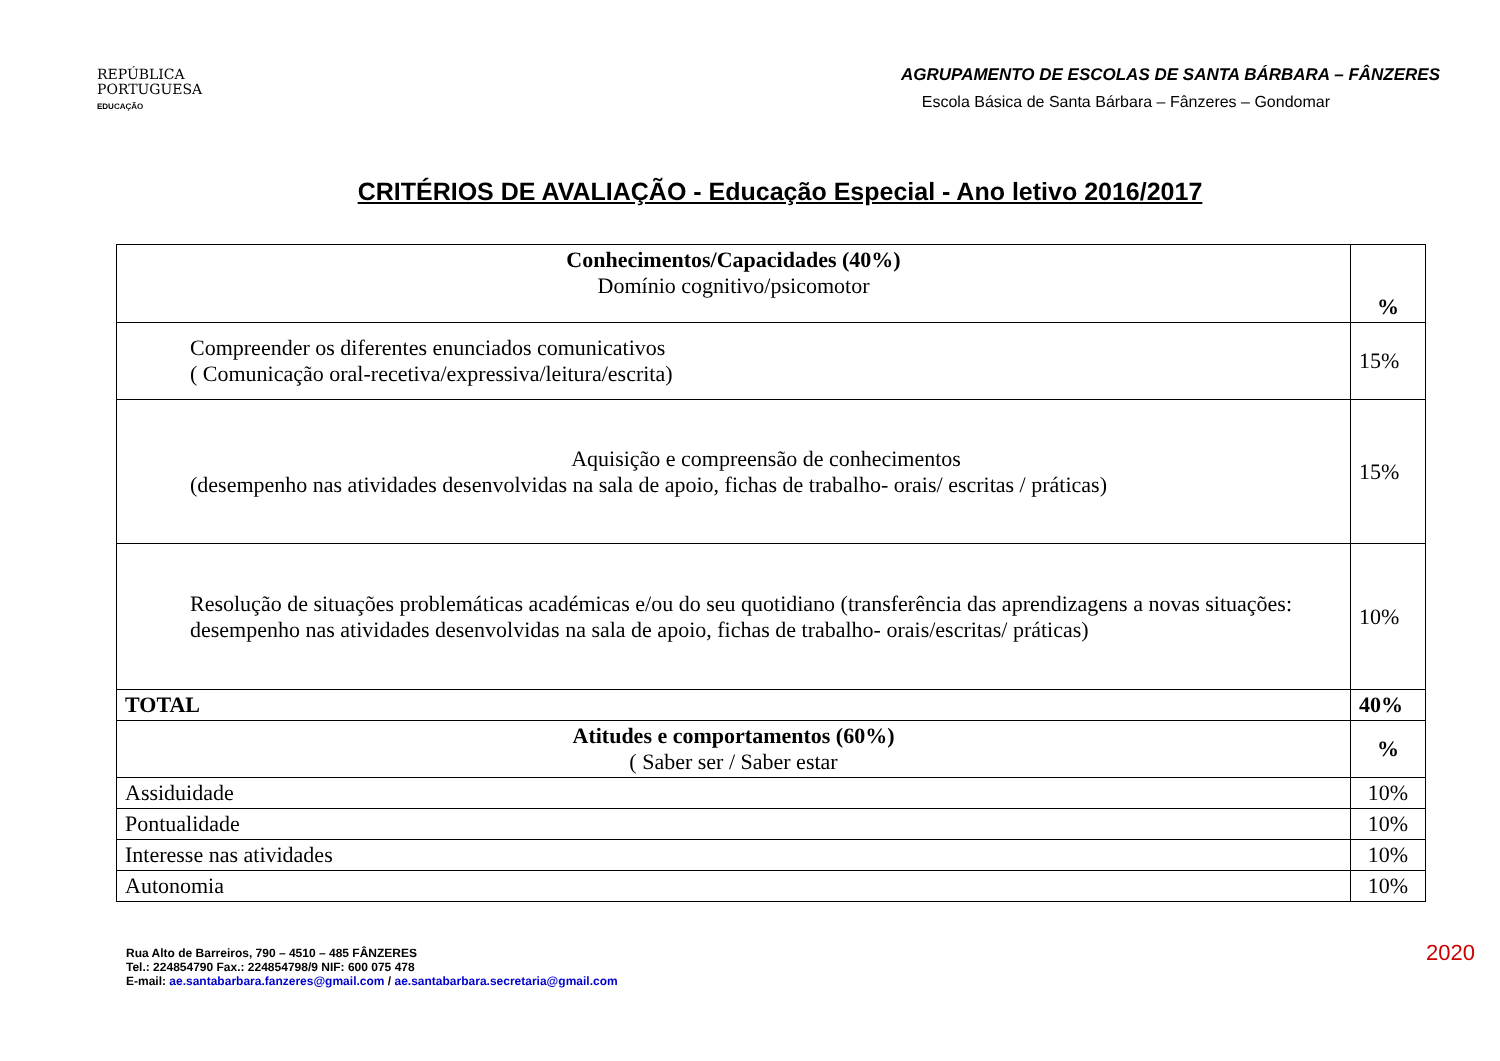REPÚBLICA
PORTUGUESA
EDUCAÇÃO
AGRUPAMENTO DE ESCOLAS DE SANTA BÁRBARA – FÂNZERES
Escola Básica de Santa Bárbara – Fânzeres – Gondomar
CRITÉRIOS DE AVALIAÇÃO - Educação Especial - Ano letivo 2016/2017
| Conhecimentos/Capacidades (40%) Domínio cognitivo/psicomotor | % |
| Compreender os diferentes enunciados comunicativos ( Comunicação oral-recetiva/expressiva/leitura/escrita) | 15% |
| Aquisição e compreensão de conhecimentos (desempenho nas atividades desenvolvidas na sala de apoio, fichas de trabalho- orais/ escritas / práticas) | 15% |
| Resolução de situações problemáticas académicas e/ou do seu quotidiano (transferência das aprendizagens a novas situações: desempenho nas atividades desenvolvidas na sala de apoio, fichas de trabalho- orais/escritas/ práticas) | 10% |
| TOTAL | 40% |
| Atitudes e comportamentos (60%) ( Saber ser / Saber estar | % |
| Assiduidade | 10% |
| Pontualidade | 10% |
| Interesse nas atividades | 10% |
| Autonomia | 10% |
Rua Alto de Barreiros, 790 – 4510 – 485 FÂNZERES
Tel.: 224854790 Fax.: 224854798/9 NIF: 600 075 478
E-mail: ae.santabarbara.fanzeres@gmail.com / ae.santabarbara.secretaria@gmail.com
2020